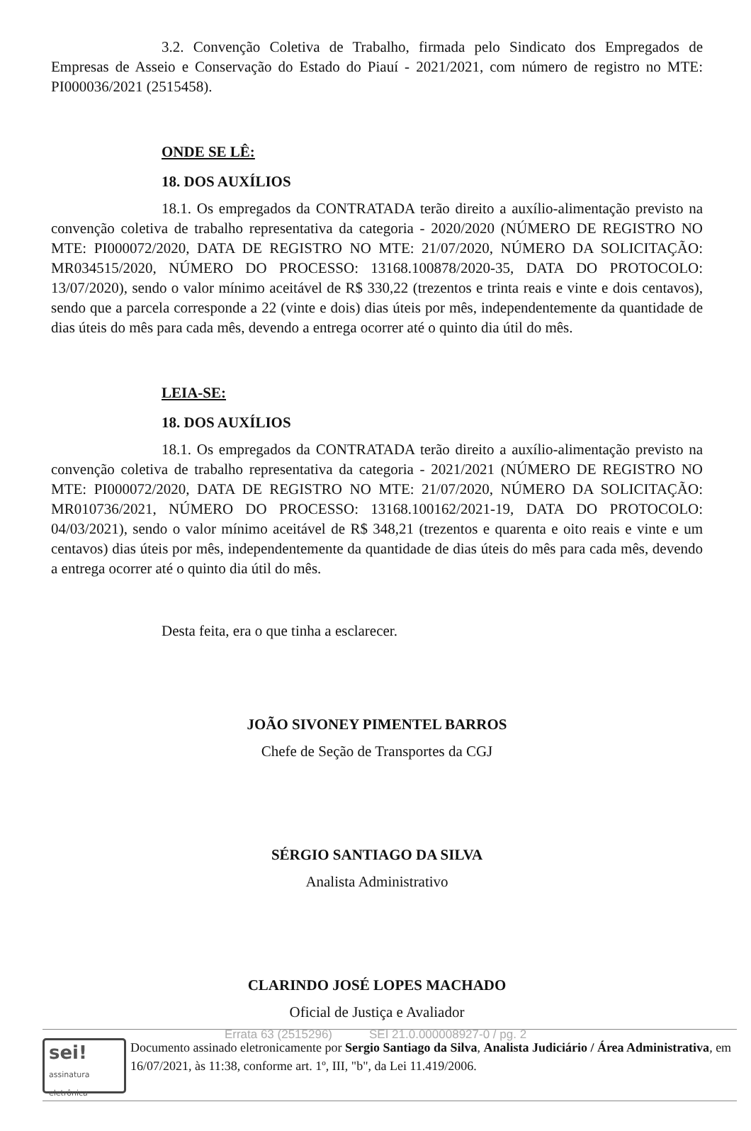3.2. Convenção Coletiva de Trabalho, firmada pelo Sindicato dos Empregados de Empresas de Asseio e Conservação do Estado do Piauí - 2021/2021, com número de registro no MTE: PI000036/2021 (2515458).
ONDE SE LÊ:
18. DOS AUXÍLIOS
18.1. Os empregados da CONTRATADA terão direito a auxílio-alimentação previsto na convenção coletiva de trabalho representativa da categoria - 2020/2020 (NÚMERO DE REGISTRO NO MTE: PI000072/2020, DATA DE REGISTRO NO MTE: 21/07/2020, NÚMERO DA SOLICITAÇÃO: MR034515/2020, NÚMERO DO PROCESSO: 13168.100878/2020-35, DATA DO PROTOCOLO: 13/07/2020), sendo o valor mínimo aceitável de R$ 330,22 (trezentos e trinta reais e vinte e dois centavos), sendo que a parcela corresponde a 22 (vinte e dois) dias úteis por mês, independentemente da quantidade de dias úteis do mês para cada mês, devendo a entrega ocorrer até o quinto dia útil do mês.
LEIA-SE:
18. DOS AUXÍLIOS
18.1. Os empregados da CONTRATADA terão direito a auxílio-alimentação previsto na convenção coletiva de trabalho representativa da categoria - 2021/2021 (NÚMERO DE REGISTRO NO MTE: PI000072/2020, DATA DE REGISTRO NO MTE: 21/07/2020, NÚMERO DA SOLICITAÇÃO: MR010736/2021, NÚMERO DO PROCESSO: 13168.100162/2021-19, DATA DO PROTOCOLO: 04/03/2021), sendo o valor mínimo aceitável de R$ 348,21 (trezentos e quarenta e oito reais e vinte e um centavos) dias úteis por mês, independentemente da quantidade de dias úteis do mês para cada mês, devendo a entrega ocorrer até o quinto dia útil do mês.
Desta feita, era o que tinha a esclarecer.
JOÃO SIVONEY PIMENTEL BARROS
Chefe de Seção de Transportes da CGJ
SÉRGIO SANTIAGO DA SILVA
Analista Administrativo
CLARINDO JOSÉ LOPES MACHADO
Oficial de Justiça e Avaliador
sei!
assinatura
eletrônica
Documento assinado eletronicamente por Sergio Santiago da Silva, Analista Judiciário / Área Administrativa, em 16/07/2021, às 11:38, conforme art. 1º, III, "b", da Lei 11.419/2006.
Errata 63 (2515296) SEI 21.0.000008927-0 / pg. 2